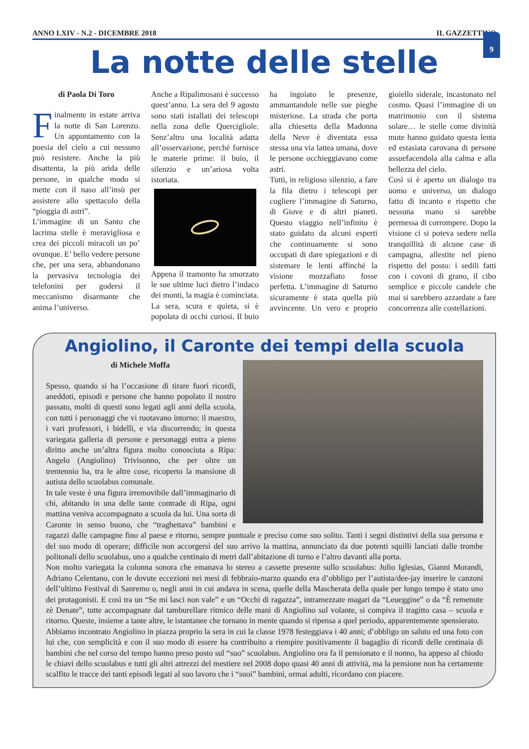ANNO LXIV - N.2 - DICEMBRE 2018 IL GAZZETTINO
9
La notte delle stelle
di Paola Di Toro
Finalmente in estate arriva la notte di San Lorenzo. Un appuntamento con la poesia del cielo a cui nessuno può resistere. Anche la più disattenta, la più arida delle persone, in qualche modo si mette con il naso all’insù per assistere allo spettacolo della “pioggia di astri”.
L’immagine di un Santo che lacrima stelle è meravigliosa e crea dei piccoli miracoli un po’ ovunque. E’ bello vedere persone che, per una sera, abbandonano la pervasiva tecnologia dei telefonini per godersi il meccanismo disarmante che anima l’universo.
Anche a Ripalimosani è successo quest’anno. La sera del 9 agosto sono stati istallati dei telescopi nella zona delle Quercigliole. Senz’altro una località adatta all’osservazione, perché fornisce le materie prime: il buio, il silenzio e un’ariosa volta istoriata.
Appena il tramonto ha smorzato le sue ultime luci dietro l’indaco dei monti, la magia è cominciata. La sera, scura e quieta, si è popolata di occhi curiosi. Il buio ha ingoiato le presenze, ammantandole nelle sue pieghe misteriose. La strada che porta alla chiesetta della Madonna della Neve è diventata essa stessa una via lattea umana, dove le persone occhieggiavano come astri.
Tutti, in religioso silenzio, a fare la fila dietro i telescopi per cogliere l’immagine di Saturno, di Giove e di altri pianeti. Questo viaggio nell’infinito è stato guidato da alcuni esperti che continuamente si sono occupati di dare spiegazioni e di sistemare le lenti affinché la visione mozzafiato fosse perfetta. L’immagine di Saturno sicuramente è stata quella più avvincente. Un vero e proprio gioiello siderale, incastonato nel cosmo. Quasi l’immagine di un matrimonio con il sistema solare… le stelle come divinità mute hanno guidato questa lenta ed estasiata carovana di persone assuefacendola alla calma e alla bellezza del cielo.
Così si è aperto un dialogo tra uomo e universo, un dialogo fatto di incanto e rispetto che nessuna mano si sarebbe permessa di corrompere. Dopo la visione ci si poteva sedere nella tranquillità di alcune case di campagna, allestite nel pieno rispetto del posto: i sedili fatti con i covoni di grano, il cibo semplice e piccole candele che mai si sarebbero azzardate a fare concorrenza alle costellazioni.
Angiolino, il Caronte dei tempi della scuola
di Michele Moffa
Spesso, quando si ha l’occasione di tirare fuori ricordi, aneddoti, episodi e persone che hanno popolato il nostro passato, molti di questi sono legati agli anni della scuola, con tutti i personaggi che vi ruotavano intorno: il maestro, i vari professori, i bidelli, e via discorrendo; in questa variegata galleria di persone e personaggi entra a pieno diritto anche un’altra figura molto conosciuta a Ripa: Angelo (Angiolino) Trivisonno, che per oltre un trentennio ha, tra le altre cose, ricoperto la mansione di autista dello scuolabus comunale.
In tale veste è una figura irremovibile dall’immaginario di chi, abitando in una delle tante contrade di Ripa, ogni mattina veniva accompagnato a scuola da lui. Una sorta di Caronte in senso buono, che “traghettava” bambini e ragazzi dalle campagne fino al paese e ritorno, sempre puntuale e preciso come suo solito. Tanti i segni distintivi della sua persona e del suo modo di operare; difficile non accorgersi del suo arrivo la mattina, annunciato da due potenti squilli lanciati dalle trombe politonali dello scuolabus, uno a qualche centinaio di metri dall’abitazione di turno e l’altro davanti alla porta.
Non molto variegata la colonna sonora che emanava lo stereo a cassette presente sullo scuolabus: Julio Iglesias, Gianni Morandi, Adriano Celentano, con le dovute eccezioni nei mesi di febbraio-marzo quando era d’obbligo per l’autista/dee-jay inserire le canzoni dell’ultimo Festival di Sanremo o, negli anni in cui andava in scena, quelle della Mascherata della quale per lungo tempo è stato uno dei protagonisti. E così tra un “Se mi lasci non vale” e un “Occhi di ragazza”, intramezzate magari da “Leueggine” o da “È remenute zè Denate”, tutte accompagnate dal tamburellare ritmico delle mani di Angiolino sul volante, si compiva il tragitto casa – scuola e ritorno. Queste, insieme a tante altre, le istantanee che tornano in mente quando si ripensa a quel periodo, apparentemente spensierato.
Abbiamo incontrato Angiolino in piazza proprio la sera in cui la classe 1978 festeggiava i 40 anni; d’obbligo un saluto ed una foto con lui che, con semplicità e con il suo modo di essere ha contribuito a riempire positivamente il bagaglio di ricordi delle centinaia di bambini che nel corso del tempo hanno preso posto sul “suo” scuolabus. Angiolino ora fa il pensionato e il nonno, ha appeso al chiodo le chiavi dello scuolabus e tutti gli altri attrezzi del mestiere nel 2008 dopo quasi 40 anni di attività, ma la pensione non ha certamente scalfito le tracce dei tanti episodi legati al suo lavoro che i “suoi” bambini, ormai adulti, ricordano con piacere.